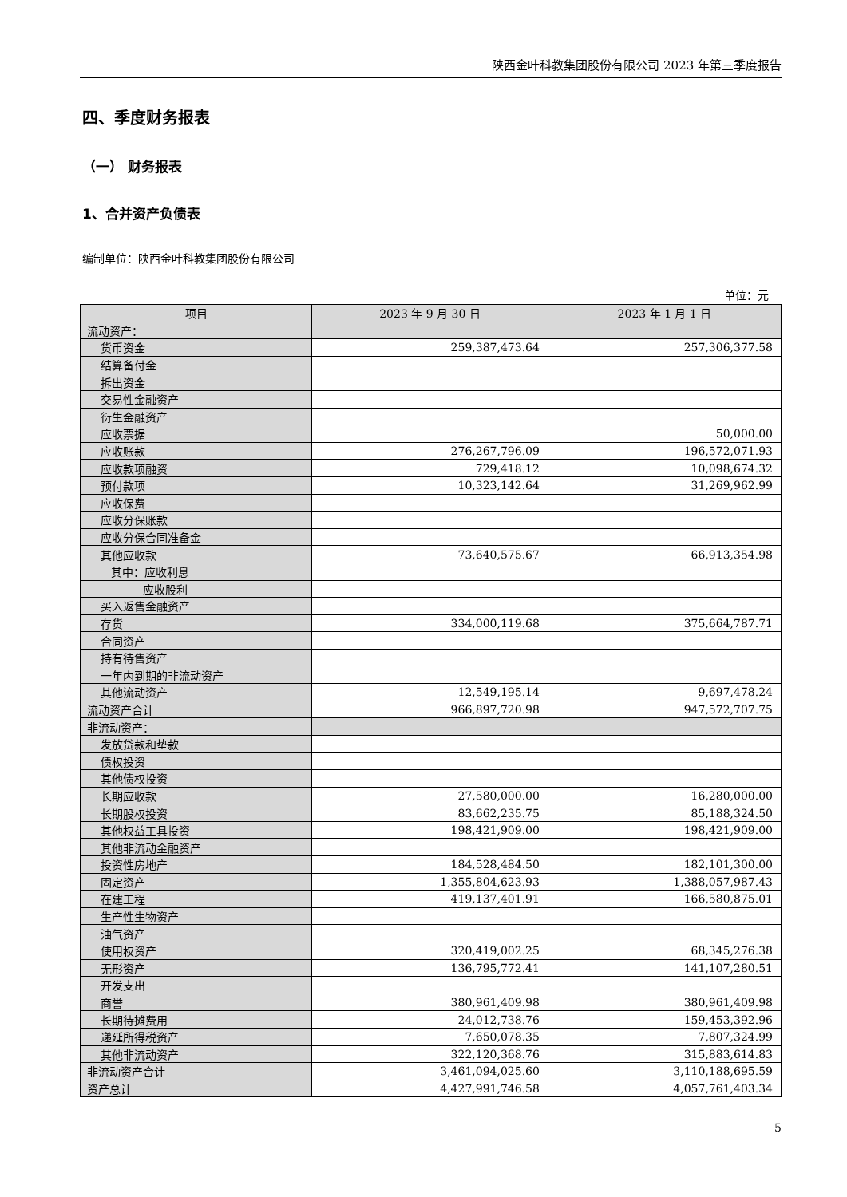陕西金叶科教集团股份有限公司 2023 年第三季度报告
四、季度财务报表
（一） 财务报表
1、合并资产负债表
编制单位：陕西金叶科教集团股份有限公司
单位：元
| 项目 | 2023 年 9 月 30 日 | 2023 年 1 月 1 日 |
| --- | --- | --- |
| 流动资产： | | |
| 货币资金 | 259,387,473.64 | 257,306,377.58 |
| 结算备付金 | | |
| 拆出资金 | | |
| 交易性金融资产 | | |
| 衍生金融资产 | | |
| 应收票据 | | 50,000.00 |
| 应收账款 | 276,267,796.09 | 196,572,071.93 |
| 应收款项融资 | 729,418.12 | 10,098,674.32 |
| 预付款项 | 10,323,142.64 | 31,269,962.99 |
| 应收保费 | | |
| 应收分保账款 | | |
| 应收分保合同准备金 | | |
| 其他应收款 | 73,640,575.67 | 66,913,354.98 |
| 其中：应收利息 | | |
| 应收股利 | | |
| 买入返售金融资产 | | |
| 存货 | 334,000,119.68 | 375,664,787.71 |
| 合同资产 | | |
| 持有待售资产 | | |
| 一年内到期的非流动资产 | | |
| 其他流动资产 | 12,549,195.14 | 9,697,478.24 |
| 流动资产合计 | 966,897,720.98 | 947,572,707.75 |
| 非流动资产： | | |
| 发放贷款和垫款 | | |
| 债权投资 | | |
| 其他债权投资 | | |
| 长期应收款 | 27,580,000.00 | 16,280,000.00 |
| 长期股权投资 | 83,662,235.75 | 85,188,324.50 |
| 其他权益工具投资 | 198,421,909.00 | 198,421,909.00 |
| 其他非流动金融资产 | | |
| 投资性房地产 | 184,528,484.50 | 182,101,300.00 |
| 固定资产 | 1,355,804,623.93 | 1,388,057,987.43 |
| 在建工程 | 419,137,401.91 | 166,580,875.01 |
| 生产性生物资产 | | |
| 油气资产 | | |
| 使用权资产 | 320,419,002.25 | 68,345,276.38 |
| 无形资产 | 136,795,772.41 | 141,107,280.51 |
| 开发支出 | | |
| 商誉 | 380,961,409.98 | 380,961,409.98 |
| 长期待摊费用 | 24,012,738.76 | 159,453,392.96 |
| 递延所得税资产 | 7,650,078.35 | 7,807,324.99 |
| 其他非流动资产 | 322,120,368.76 | 315,883,614.83 |
| 非流动资产合计 | 3,461,094,025.60 | 3,110,188,695.59 |
| 资产总计 | 4,427,991,746.58 | 4,057,761,403.34 |
5